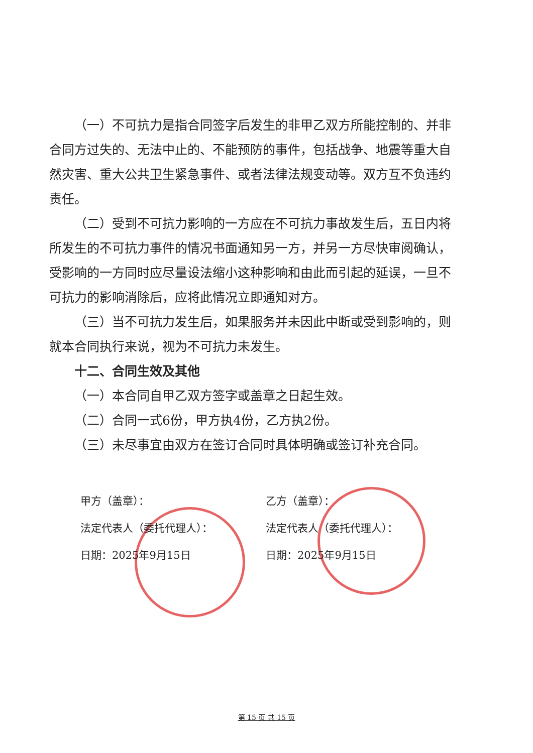（一）不可抗力是指合同签字后发生的非甲乙双方所能控制的、并非合同方过失的、无法中止的、不能预防的事件，包括战争、地震等重大自然灾害、重大公共卫生紧急事件、或者法律法规变动等。双方互不负违约责任。
（二）受到不可抗力影响的一方应在不可抗力事故发生后，五日内将所发生的不可抗力事件的情况书面通知另一方，并另一方尽快审阅确认，受影响的一方同时应尽量设法缩小这种影响和由此而引起的延误，一旦不可抗力的影响消除后，应将此情况立即通知对方。
（三）当不可抗力发生后，如果服务并未因此中断或受到影响的，则就本合同执行来说，视为不可抗力未发生。
十二、合同生效及其他
（一）本合同自甲乙双方签字或盖章之日起生效。
（二）合同一式6份，甲方执4份，乙方执2份。
（三）未尽事宜由双方在签订合同时具体明确或签订补充合同。
甲方（盖章）：
法定代表人（委托代理人）：
日期：2025年9月15日
乙方（盖章）：
法定代表人（委托代理人）：
日期：2025年9月15日
第 15 页 共 15 页